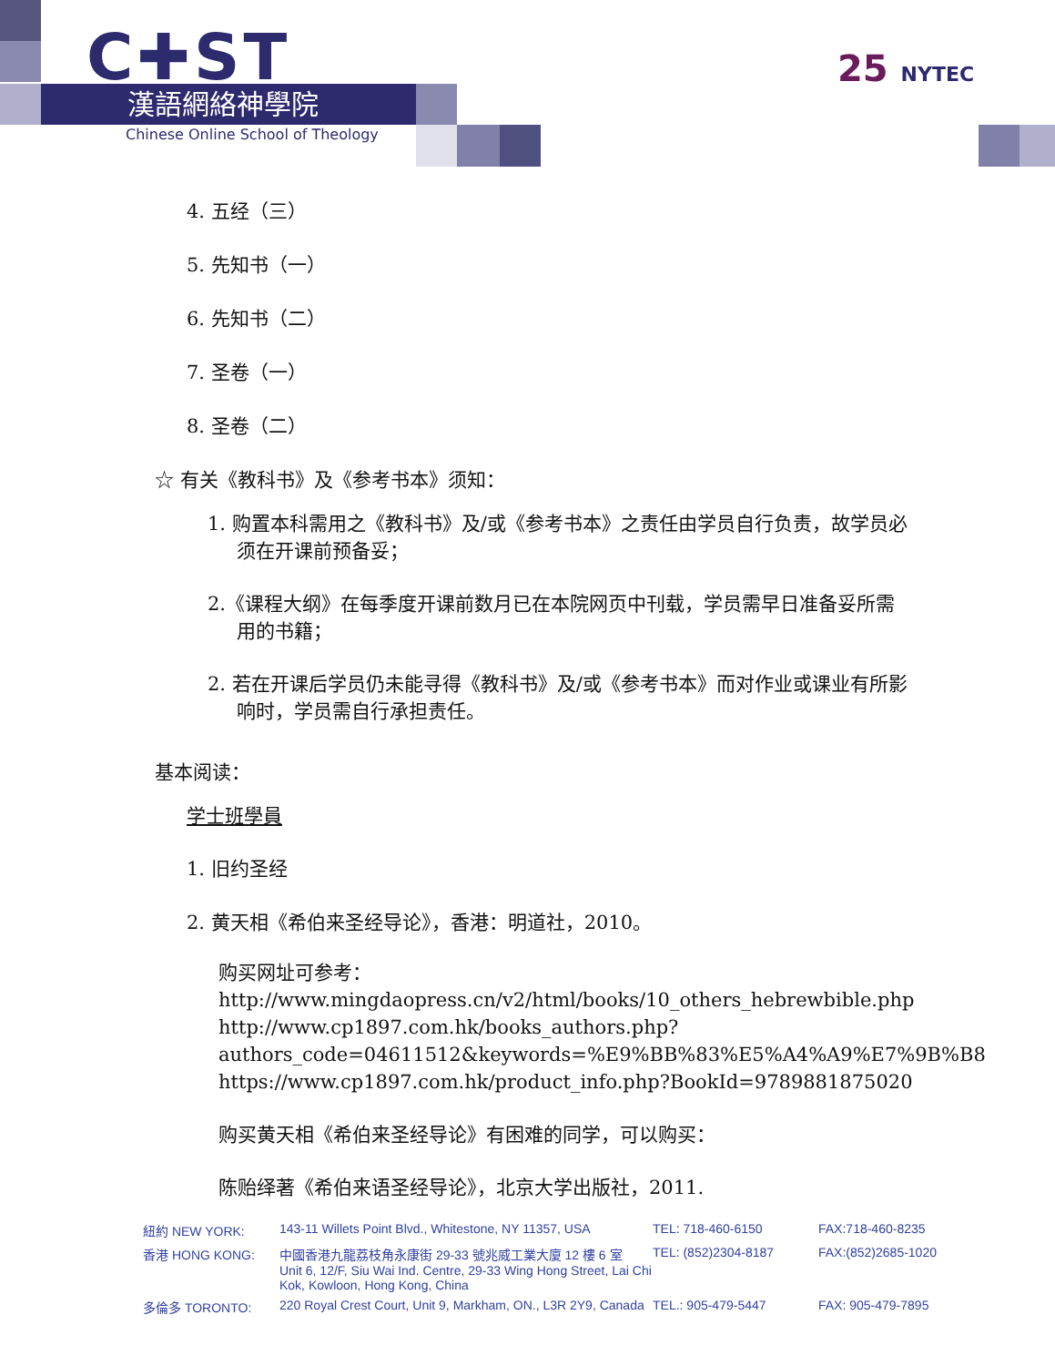C✚ST
漢語網絡神學院
Chinese Online School of Theology
25 NYTEC
4. 五经（三）
5. 先知书（一）
6. 先知书（二）
7. 圣卷（一）
8. 圣卷（二）
☆ 有关《教科书》及《参考书本》须知：
1. 购置本科需用之《教科书》及/或《参考书本》之责任由学员自行负责，故学员必须在开课前预备妥；
2.《课程大纲》在每季度开课前数月已在本院网页中刊载，学员需早日准备妥所需用的书籍；
2. 若在开课后学员仍未能寻得《教科书》及/或《参考书本》而对作业或课业有所影响时，学员需自行承担责任。
基本阅读：
学士班學員
1. 旧约圣经
2. 黄天相《希伯来圣经导论》，香港：明道社，2010。
购买网址可参考：
http://www.mingdaopress.cn/v2/html/books/10_others_hebrewbible.php
http://www.cp1897.com.hk/books_authors.php?authors_code=04611512&keywords=%E9%BB%83%E5%A4%A9%E7%9B%B8
https://www.cp1897.com.hk/product_info.php?BookId=9789881875020
购买黄天相《希伯来圣经导论》有困难的同学，可以购买：
陈贻绎著《希伯来语圣经导论》，北京大学出版社，2011.
| 紐約 NEW YORK: | 143-11 Willets Point Blvd., Whitestone, NY 11357, USA | TEL: 718-460-6150 | FAX:718-460-8235 |
| 香港 HONG KONG: | 中國香港九龍荔枝角永康街 29-33 號兆威工業大廈 12 樓 6 室 Unit 6, 12/F, Siu Wai Ind. Centre, 29-33 Wing Hong Street, Lai Chi Kok, Kowloon, Hong Kong, China | TEL: (852)2304-8187 | FAX:(852)2685-1020 |
| 多倫多 TORONTO: | 220 Royal Crest Court, Unit 9, Markham, ON., L3R 2Y9, Canada | TEL.: 905-479-5447 | FAX: 905-479-7895 |